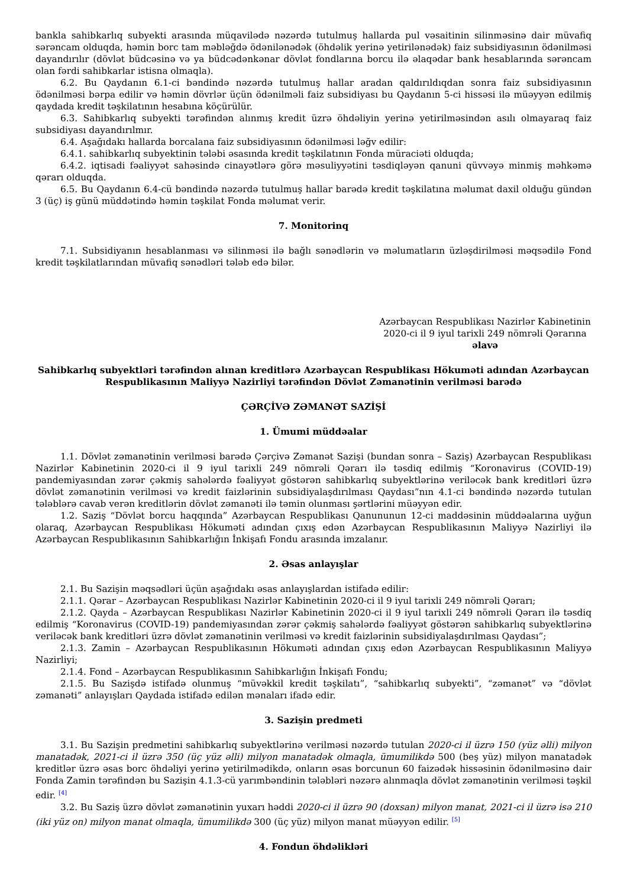bankla sahibkarlıq subyekti arasında müqavilədə nəzərdə tutulmuş hallarda pul vəsaitinin silinməsinə dair müvafiq sərəncam olduqda, həmin borc tam məbləğdə ödənilənədək (öhdəlik yerinə yetirilənədək) faiz subsidiyasının ödənilməsi dayandırılır (dövlət büdcəsinə və ya büdcədənkənar dövlət fondlarına borcu ilə əlaqədar bank hesablarında sərəncam olan fərdi sahibkarlar istisna olmaqla).
6.2. Bu Qaydanın 6.1-ci bəndində nəzərdə tutulmuş hallar aradan qaldırıldıqdan sonra faiz subsidiyasının ödənilməsi bərpa edilir və həmin dövrlər üçün ödənilməli faiz subsidiyası bu Qaydanın 5-ci hissəsi ilə müəyyən edilmiş qaydada kredit təşkilatının hesabına köçürülür.
6.3. Sahibkarlıq subyekti tərəfindən alınmış kredit üzrə öhdəliyin yerinə yetirilməsindən asılı olmayaraq faiz subsidiyası dayandırılmır.
6.4. Aşağıdakı hallarda borcalana faiz subsidiyasının ödənilməsi ləğv edilir:
6.4.1. sahibkarlıq subyektinin tələbi əsasında kredit təşkilatının Fonda müraciəti olduqda;
6.4.2. iqtisadi fəaliyyət sahəsində cinayətlərə görə məsuliyyətini təsdiqləyən qanuni qüvvəyə minmiş məhkəmə qərarı olduqda.
6.5. Bu Qaydanın 6.4-cü bəndində nəzərdə tutulmuş hallar barədə kredit təşkilatına məlumat daxil olduğu gündən 3 (üç) iş günü müddətində həmin təşkilat Fonda məlumat verir.
7. Monitorinq
7.1. Subsidiyanın hesablanması və silinməsi ilə bağlı sənədlərin və məlumatların üzləşdirilməsi məqsədilə Fond kredit təşkilatlarından müvafiq sənədləri tələb edə bilər.
Azərbaycan Respublikası Nazirlər Kabinetinin
2020-ci il 9 iyul tarixli 249 nömrəli Qərarına
əlavə
Sahibkarlıq subyektləri tərəfindən alınan kreditlərə Azərbaycan Respublikası Hökuməti adından Azərbaycan Respublikasının Maliyyə Nazirliyi tərəfindən Dövlət Zəmanətinin verilməsi barədə
ÇƏRÇİVƏ ZƏMANƏT SAZİŞİ
1. Ümumi müddəalar
1.1. Dövlət zəmanətinin verilməsi barədə Çərçivə Zəmanət Sazişi (bundan sonra – Saziş) Azərbaycan Respublikası Nazirlər Kabinetinin 2020-ci il 9 iyul tarixli 249 nömrəli Qərarı ilə təsdiq edilmiş “Koronavirus (COVID-19) pandemiyasından zərər çəkmiş sahələrdə fəaliyyət göstərən sahibkarlıq subyektlərinə veriləcək bank kreditləri üzrə dövlət zəmanətinin verilməsi və kredit faizlərinin subsidiyalaşdırılması Qaydası”nın 4.1-ci bəndində nəzərdə tutulan tələblərə cavab verən kreditlərin dövlət zəmanəti ilə təmin olunması şərtlərini müəyyən edir.
1.2. Saziş “Dövlət borcu haqqında” Azərbaycan Respublikası Qanununun 12-ci maddəsinin müddəalarına uyğun olaraq, Azərbaycan Respublikası Hökuməti adından çıxış edən Azərbaycan Respublikasının Maliyyə Nazirliyi ilə Azərbaycan Respublikasının Sahibkarlığın İnkişafı Fondu arasında imzalanır.
2. Əsas anlayışlar
2.1. Bu Sazişin məqsədləri üçün aşağıdakı əsas anlayışlardan istifadə edilir:
2.1.1. Qərar – Azərbaycan Respublikası Nazirlər Kabinetinin 2020-ci il 9 iyul tarixli 249 nömrəli Qərarı;
2.1.2. Qayda – Azərbaycan Respublikası Nazirlər Kabinetinin 2020-ci il 9 iyul tarixli 249 nömrəli Qərarı ilə təsdiq edilmiş “Koronavirus (COVID-19) pandemiyasından zərər çəkmiş sahələrdə fəaliyyət göstərən sahibkarlıq subyektlərinə veriləcək bank kreditləri üzrə dövlət zəmanətinin verilməsi və kredit faizlərinin subsidiyalaşdırılması Qaydası”;
2.1.3. Zamin – Azərbaycan Respublikasının Hökuməti adından çıxış edən Azərbaycan Respublikasının Maliyyə Nazirliyi;
2.1.4. Fond – Azərbaycan Respublikasının Sahibkarlığın İnkişafı Fondu;
2.1.5. Bu Sazişdə istifadə olunmuş “müvəkkil kredit təşkilatı”, “sahibkarlıq subyekti”, “zəmanət” və “dövlət zəmanəti” anlayışları Qaydada istifadə edilən mənaları ifadə edir.
3. Sazişin predmeti
3.1. Bu Sazişin predmetini sahibkarlıq subyektlərinə verilməsi nəzərdə tutulan 2020-ci il üzrə 150 (yüz əlli) milyon manatadək, 2021-ci il üzrə 350 (üç yüz əlli) milyon manatadək olmaqla, ümumilikdə 500 (beş yüz) milyon manatadək kreditlər üzrə əsas borc öhdəliyi yerinə yetirilmədikdə, onların əsas borcunun 60 faizədək hissəsinin ödənilməsinə dair Fonda Zamin tərəfindən bu Sazişin 4.1.3-cü yarımbəndinin tələbləri nəzərə alınmaqla dövlət zəmanətinin verilməsi təşkil edir. <sup>[4]</sup>
3.2. Bu Saziş üzrə dövlət zəmanətinin yuxarı həddi 2020-ci il üzrə 90 (doxsan) milyon manat, 2021-ci il üzrə isə 210 (iki yüz on) milyon manat olmaqla, ümumilikdə 300 (üç yüz) milyon manat müəyyən edilir. <sup>[5]</sup>
4. Fondun öhdəlikləri